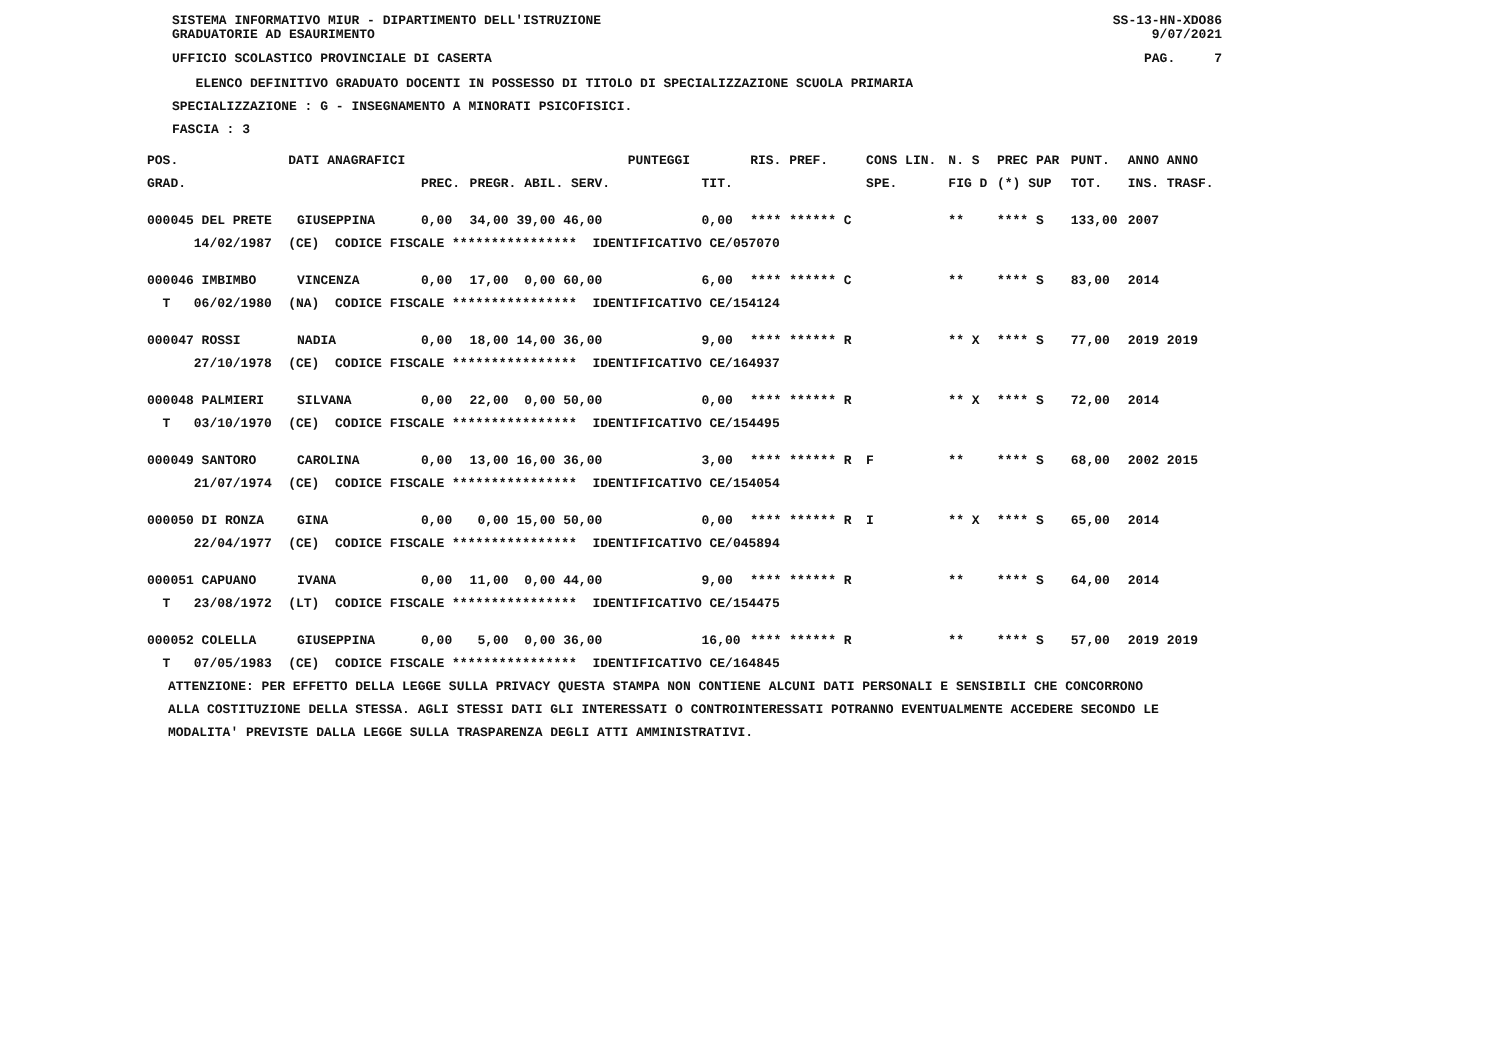SISTEMA INFORMATIVO MIUR - DIPARTIMENTO DELL'ISTRUZIONE
GRADUATORIE AD ESAURIMENTO SS-13-HN-XDO86
9/07/2021
UFFICIO SCOLASTICO PROVINCIALE DI CASERTA PAG. 7
ELENCO DEFINITIVO GRADUATO DOCENTI IN POSSESSO DI TITOLO DI SPECIALIZZAZIONE SCUOLA PRIMARIA
SPECIALIZZAZIONE : G - INSEGNAMENTO A MINORATI PSICOFISICI.
FASCIA : 3
| POS. | DATI ANAGRAFICI | | | | PUNTEGGI | | RIS. PREF. | CONS LIN. | N. S | PREC PAR | PUNT. | ANNO ANNO |
| --- | --- | --- | --- | --- | --- | --- | --- | --- | --- | --- | --- | --- |
| GRAD. | | | PREC. | PREGR. ABIL. SERV. | | TIT. | | SPE. | FIG D | (*) SUP | TOT. | INS. TRASF. |
| 000045 DEL PRETE | | GIUSEPPINA | 0,00 | 34,00 39,00 46,00 | | 0,00 | **** ****** C | | ** | **** S | 133,00 | 2007 |
| 14/02/1987 | (CE) CODICE FISCALE **************** IDENTIFICATIVO CE/057070 | | | | | | | | | | | |
| 000046 IMBIMBO | | VINCENZA | 0,00 | 17,00 0,00 60,00 | | 6,00 | **** ****** C | | ** | **** S | 83,00 | 2014 |
| T 06/02/1980 | (NA) CODICE FISCALE **************** IDENTIFICATIVO CE/154124 | | | | | | | | | | | |
| 000047 ROSSI | | NADIA | 0,00 | 18,00 14,00 36,00 | | 9,00 | **** ****** R | | ** X | **** S | 77,00 | 2019 2019 |
| 27/10/1978 | (CE) CODICE FISCALE **************** IDENTIFICATIVO CE/164937 | | | | | | | | | | | |
| 000048 PALMIERI | | SILVANA | 0,00 | 22,00 0,00 50,00 | | 0,00 | **** ****** R | | ** X | **** S | 72,00 | 2014 |
| T 03/10/1970 | (CE) CODICE FISCALE **************** IDENTIFICATIVO CE/154495 | | | | | | | | | | | |
| 000049 SANTORO | | CAROLINA | 0,00 | 13,00 16,00 36,00 | | 3,00 | **** ****** R | F | ** | **** S | 68,00 | 2002 2015 |
| 21/07/1974 | (CE) CODICE FISCALE **************** IDENTIFICATIVO CE/154054 | | | | | | | | | | | |
| 000050 DI RONZA | | GINA | 0,00 | 0,00 15,00 50,00 | | 0,00 | **** ****** R | I | ** X | **** S | 65,00 | 2014 |
| 22/04/1977 | (CE) CODICE FISCALE **************** IDENTIFICATIVO CE/045894 | | | | | | | | | | | |
| 000051 CAPUANO | | IVANA | 0,00 | 11,00 0,00 44,00 | | 9,00 | **** ****** R | | ** | **** S | 64,00 | 2014 |
| T 23/08/1972 | (LT) CODICE FISCALE **************** IDENTIFICATIVO CE/154475 | | | | | | | | | | | |
| 000052 COLELLA | | GIUSEPPINA | 0,00 | 5,00 0,00 36,00 | | 16,00 | **** ****** R | | ** | **** S | 57,00 | 2019 2019 |
| T 07/05/1983 | (CE) CODICE FISCALE **************** IDENTIFICATIVO CE/164845 | | | | | | | | | | | |
ATTENZIONE: PER EFFETTO DELLA LEGGE SULLA PRIVACY QUESTA STAMPA NON CONTIENE ALCUNI DATI PERSONALI E SENSIBILI CHE CONCORRONO
ALLA COSTITUZIONE DELLA STESSA. AGLI STESSI DATI GLI INTERESSATI O CONTROINTERESSATI POTRANNO EVENTUALMENTE ACCEDERE SECONDO LE
MODALITA' PREVISTE DALLA LEGGE SULLA TRASPARENZA DEGLI ATTI AMMINISTRATIVI.